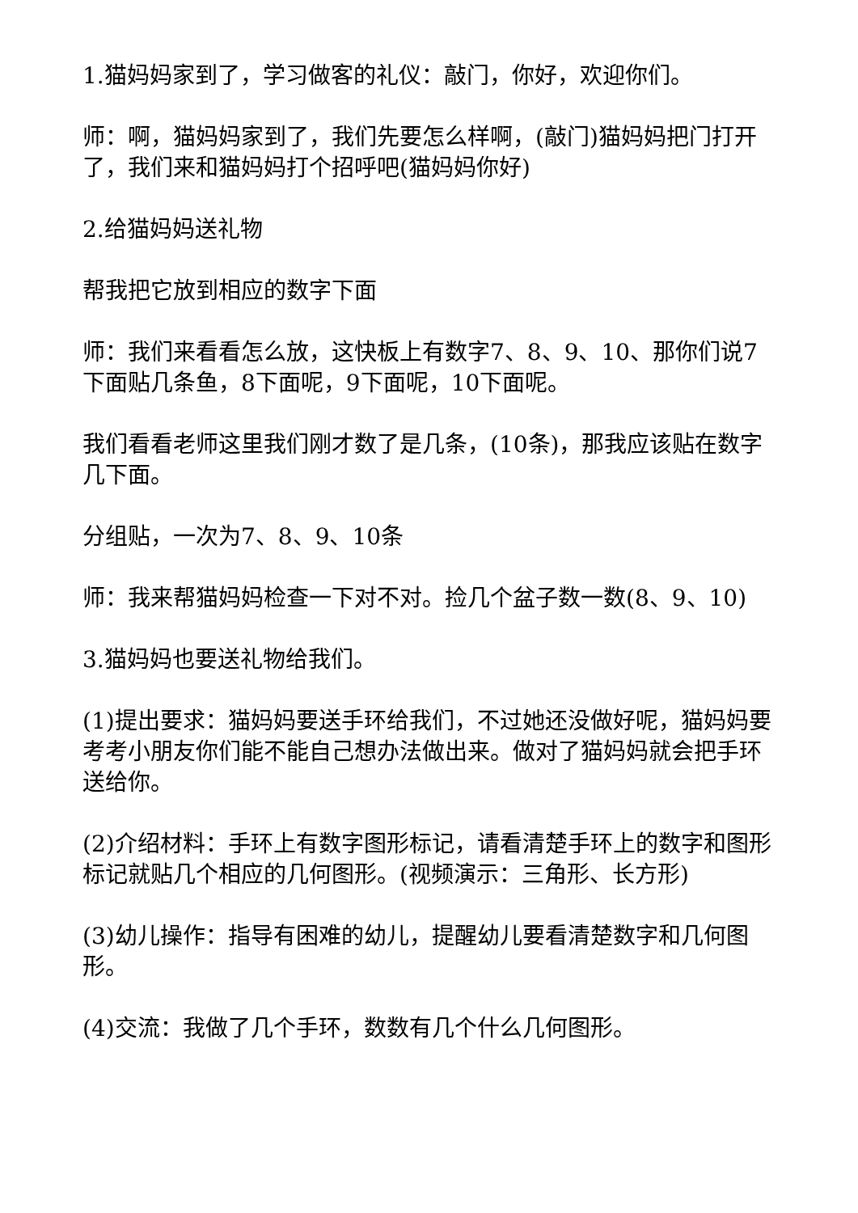1.猫妈妈家到了，学习做客的礼仪：敲门，你好，欢迎你们。
师：啊，猫妈妈家到了，我们先要怎么样啊，(敲门)猫妈妈把门打开了，我们来和猫妈妈打个招呼吧(猫妈妈你好)
2.给猫妈妈送礼物
帮我把它放到相应的数字下面
师：我们来看看怎么放，这快板上有数字7、8、9、10、那你们说7下面贴几条鱼，8下面呢，9下面呢，10下面呢。
我们看看老师这里我们刚才数了是几条，(10条)，那我应该贴在数字几下面。
分组贴，一次为7、8、9、10条
师：我来帮猫妈妈检查一下对不对。捡几个盆子数一数(8、9、10)
3.猫妈妈也要送礼物给我们。
(1)提出要求：猫妈妈要送手环给我们，不过她还没做好呢，猫妈妈要考考小朋友你们能不能自己想办法做出来。做对了猫妈妈就会把手环送给你。
(2)介绍材料：手环上有数字图形标记，请看清楚手环上的数字和图形标记就贴几个相应的几何图形。(视频演示：三角形、长方形)
(3)幼儿操作：指导有困难的幼儿，提醒幼儿要看清楚数字和几何图形。
(4)交流：我做了几个手环，数数有几个什么几何图形。